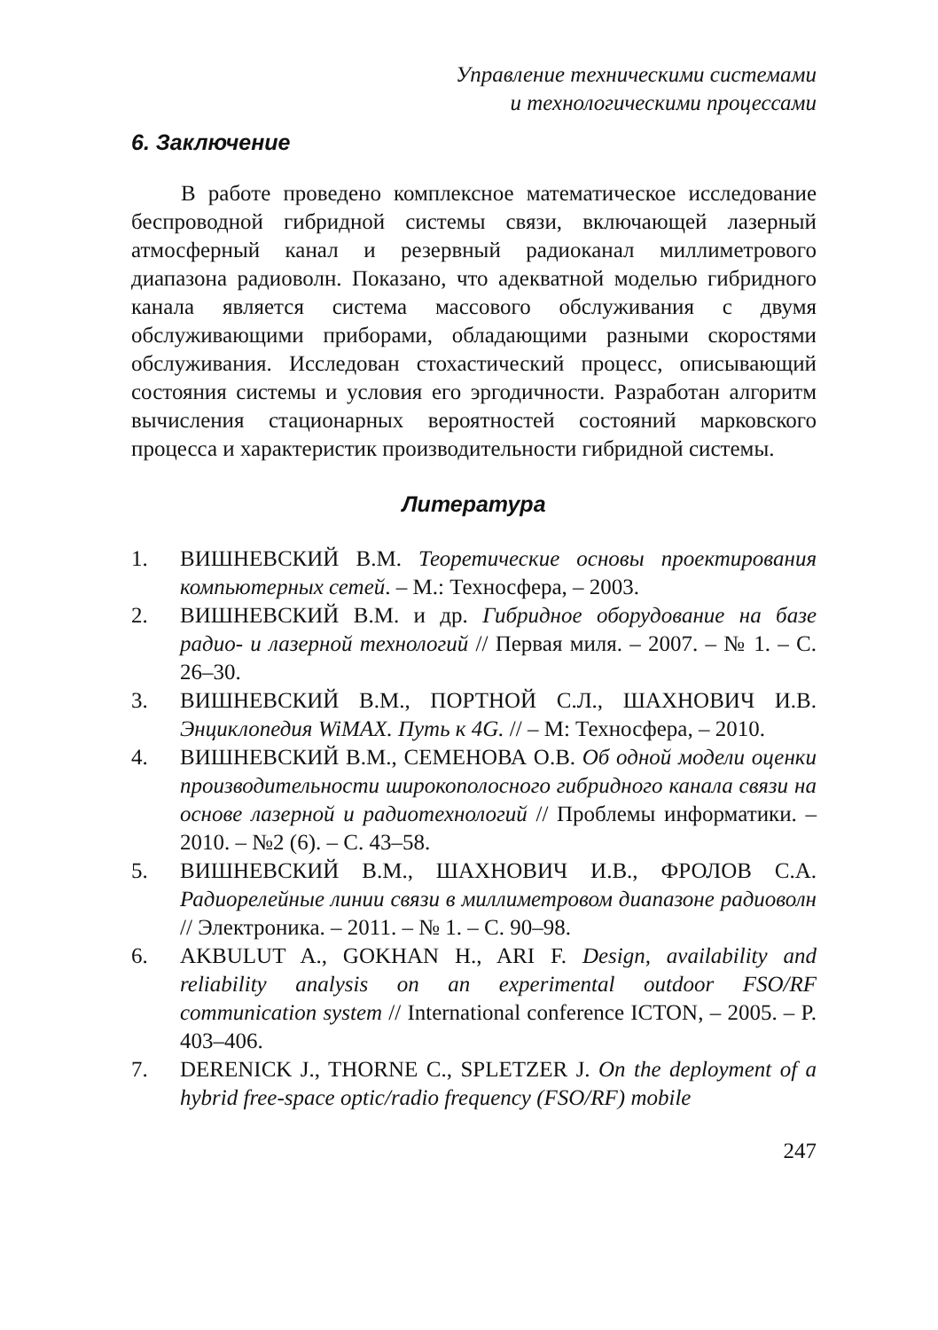Управление техническими системами
и технологическими процессами
6. Заключение
В работе проведено комплексное математическое исследование беспроводной гибридной системы связи, включающей лазерный атмосферный канал и резервный радиоканал миллиметрового диапазона радиоволн. Показано, что адекватной моделью гибридного канала является система массового обслуживания с двумя обслуживающими приборами, обладающими разными скоростями обслуживания. Исследован стохастический процесс, описывающий состояния системы и условия его эргодичности. Разработан алгоритм вычисления стационарных вероятностей состояний марковского процесса и характеристик производительности гибридной системы.
Литература
1. ВИШНЕВСКИЙ В.М. Теоретические основы проектирования компьютерных сетей. – М.: Техносфера, – 2003.
2. ВИШНЕВСКИЙ В.М. и др. Гибридное оборудование на базе радио- и лазерной технологий // Первая миля. – 2007. – № 1. – С. 26–30.
3. ВИШНЕВСКИЙ В.М., ПОРТНОЙ С.Л., ШАХНОВИЧ И.В. Энциклопедия WiMAX. Путь к 4G. // – М: Техносфера, – 2010.
4. ВИШНЕВСКИЙ В.М., СЕМЕНОВА О.В. Об одной модели оценки производительности широкополосного гибридного канала связи на основе лазерной и радиотехнологий // Проблемы информатики. – 2010. – №2 (6). – С. 43–58.
5. ВИШНЕВСКИЙ В.М., ШАХНОВИЧ И.В., ФРОЛОВ С.А. Радиорелейные линии связи в миллиметровом диапазоне радиоволн // Электроника. – 2011. – № 1. – С. 90–98.
6. AKBULUT A., GOKHAN H., ARI F. Design, availability and reliability analysis on an experimental outdoor FSO/RF communication system // International conference ICTON, – 2005. – P. 403–406.
7. DERENICK J., THORNE C., SPLETZER J. On the deployment of a hybrid free-space optic/radio frequency (FSO/RF) mobile
247